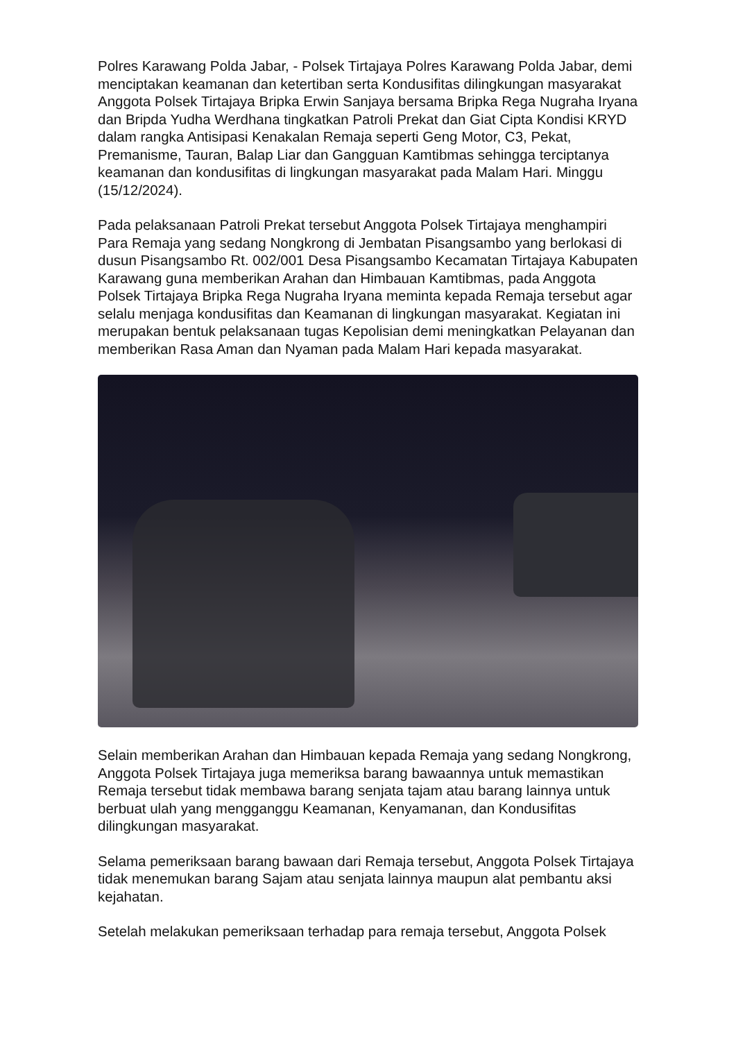Polres Karawang Polda Jabar, - Polsek Tirtajaya Polres Karawang Polda Jabar, demi menciptakan keamanan dan ketertiban serta Kondusifitas dilingkungan masyarakat Anggota Polsek Tirtajaya Bripka Erwin Sanjaya bersama Bripka Rega Nugraha Iryana dan Bripda Yudha Werdhana tingkatkan Patroli Prekat dan Giat Cipta Kondisi KRYD dalam rangka Antisipasi Kenakalan Remaja seperti Geng Motor, C3, Pekat, Premanisme, Tauran, Balap Liar dan Gangguan Kamtibmas sehingga terciptanya keamanan dan kondusifitas di lingkungan masyarakat pada Malam Hari. Minggu (15/12/2024).
Pada pelaksanaan Patroli Prekat tersebut Anggota Polsek Tirtajaya menghampiri Para Remaja yang sedang Nongkrong di Jembatan Pisangsambo yang berlokasi di dusun Pisangsambo Rt. 002/001 Desa Pisangsambo Kecamatan Tirtajaya Kabupaten Karawang guna memberikan Arahan dan Himbauan Kamtibmas, pada Anggota Polsek Tirtajaya Bripka Rega Nugraha Iryana meminta kepada Remaja tersebut agar selalu menjaga kondusifitas dan Keamanan di lingkungan masyarakat. Kegiatan ini merupakan bentuk pelaksanaan tugas Kepolisian demi meningkatkan Pelayanan dan memberikan Rasa Aman dan Nyaman pada Malam Hari kepada masyarakat.
Selain memberikan Arahan dan Himbauan kepada Remaja yang sedang Nongkrong, Anggota Polsek Tirtajaya juga memeriksa barang bawaannya untuk memastikan Remaja tersebut tidak membawa barang senjata tajam atau barang lainnya untuk berbuat ulah yang mengganggu Keamanan, Kenyamanan, dan Kondusifitas dilingkungan masyarakat.
Selama pemeriksaan barang bawaan dari Remaja tersebut, Anggota Polsek Tirtajaya tidak menemukan barang Sajam atau senjata lainnya maupun alat pembantu aksi kejahatan.
Setelah melakukan pemeriksaan terhadap para remaja tersebut, Anggota Polsek